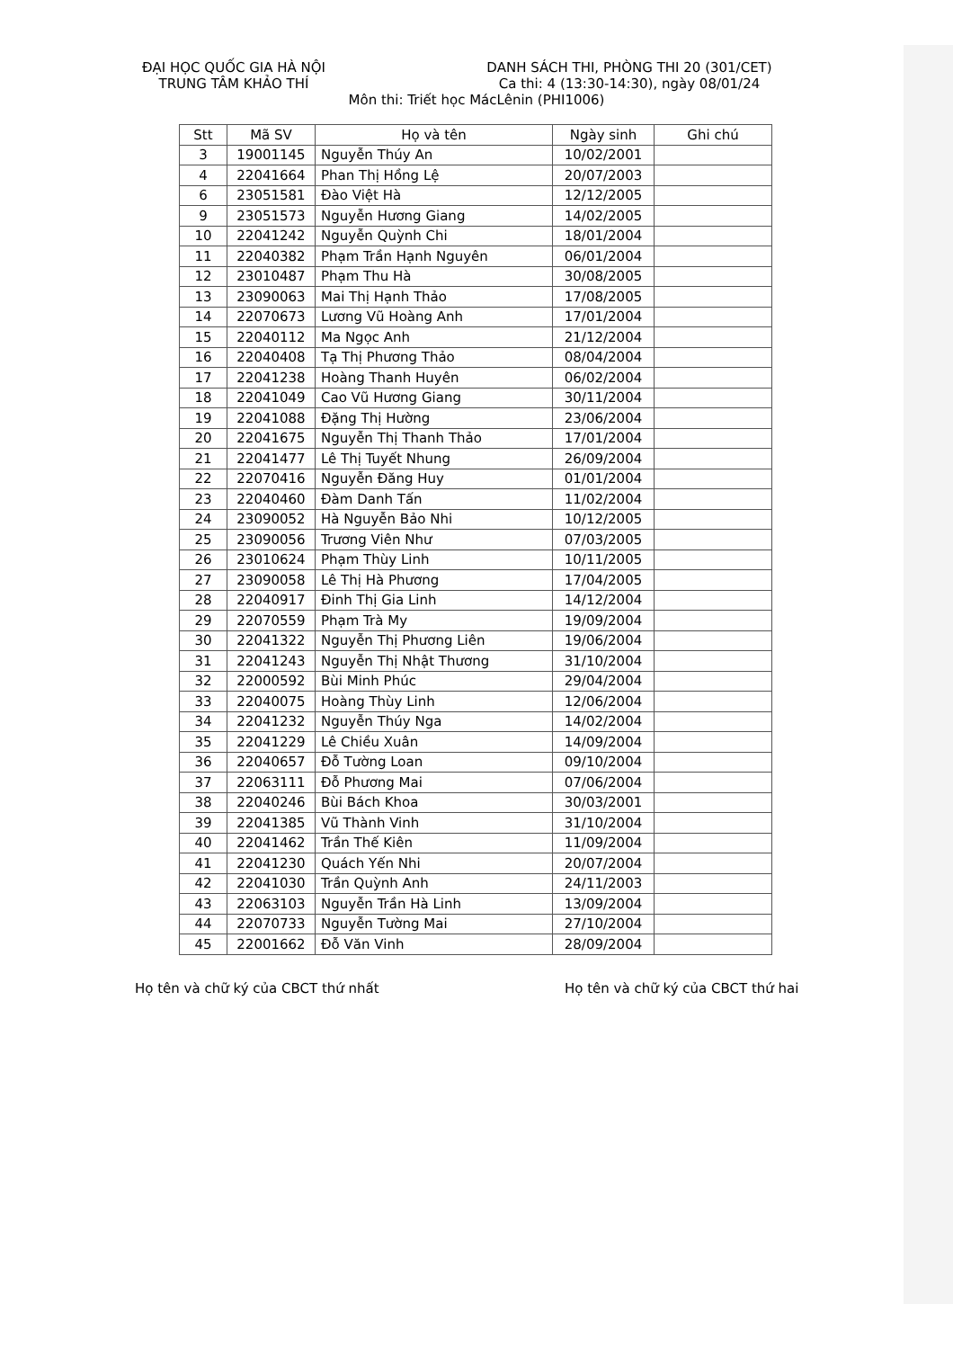ĐẠI HỌC QUỐC GIA HÀ NỘI
TRUNG TÂM KHẢO THÍ
DANH SÁCH THI, PHÒNG THI 20 (301/CET)
Ca thi: 4 (13:30-14:30), ngày 08/01/24
Môn thi: Triết học MácLênin (PHI1006)
| Stt | Mã SV | Họ và tên | Ngày sinh | Ghi chú |
| --- | --- | --- | --- | --- |
| 3 | 19001145 | Nguyễn Thúy An | 10/02/2001 | |
| 4 | 22041664 | Phan Thị Hồng Lệ | 20/07/2003 | |
| 6 | 23051581 | Đào Việt Hà | 12/12/2005 | |
| 9 | 23051573 | Nguyễn Hương Giang | 14/02/2005 | |
| 10 | 22041242 | Nguyễn Quỳnh Chi | 18/01/2004 | |
| 11 | 22040382 | Phạm Trần Hạnh Nguyên | 06/01/2004 | |
| 12 | 23010487 | Phạm Thu Hà | 30/08/2005 | |
| 13 | 23090063 | Mai Thị Hạnh Thảo | 17/08/2005 | |
| 14 | 22070673 | Lương Vũ Hoàng Anh | 17/01/2004 | |
| 15 | 22040112 | Ma Ngọc Anh | 21/12/2004 | |
| 16 | 22040408 | Tạ Thị Phương Thảo | 08/04/2004 | |
| 17 | 22041238 | Hoàng Thanh Huyên | 06/02/2004 | |
| 18 | 22041049 | Cao Vũ Hương Giang | 30/11/2004 | |
| 19 | 22041088 | Đặng Thị Hường | 23/06/2004 | |
| 20 | 22041675 | Nguyễn Thị Thanh Thảo | 17/01/2004 | |
| 21 | 22041477 | Lê Thị Tuyết Nhung | 26/09/2004 | |
| 22 | 22070416 | Nguyễn Đăng Huy | 01/01/2004 | |
| 23 | 22040460 | Đàm Danh Tấn | 11/02/2004 | |
| 24 | 23090052 | Hà Nguyễn Bảo Nhi | 10/12/2005 | |
| 25 | 23090056 | Trương Viên Như | 07/03/2005 | |
| 26 | 23010624 | Phạm Thùy Linh | 10/11/2005 | |
| 27 | 23090058 | Lê Thị Hà Phương | 17/04/2005 | |
| 28 | 22040917 | Đinh Thị Gia Linh | 14/12/2004 | |
| 29 | 22070559 | Phạm Trà My | 19/09/2004 | |
| 30 | 22041322 | Nguyễn Thị Phương Liên | 19/06/2004 | |
| 31 | 22041243 | Nguyễn Thị Nhật Thương | 31/10/2004 | |
| 32 | 22000592 | Bùi Minh Phúc | 29/04/2004 | |
| 33 | 22040075 | Hoàng Thùy Linh | 12/06/2004 | |
| 34 | 22041232 | Nguyễn Thúy Nga | 14/02/2004 | |
| 35 | 22041229 | Lê Chiều Xuân | 14/09/2004 | |
| 36 | 22040657 | Đỗ Tường Loan | 09/10/2004 | |
| 37 | 22063111 | Đỗ Phương Mai | 07/06/2004 | |
| 38 | 22040246 | Bùi Bách Khoa | 30/03/2001 | |
| 39 | 22041385 | Vũ Thành Vinh | 31/10/2004 | |
| 40 | 22041462 | Trần Thế Kiên | 11/09/2004 | |
| 41 | 22041230 | Quách Yến Nhi | 20/07/2004 | |
| 42 | 22041030 | Trần Quỳnh Anh | 24/11/2003 | |
| 43 | 22063103 | Nguyễn Trần Hà Linh | 13/09/2004 | |
| 44 | 22070733 | Nguyễn Tường Mai | 27/10/2004 | |
| 45 | 22001662 | Đỗ Văn Vinh | 28/09/2004 | |
Họ tên và chữ ký của CBCT thứ nhất Họ tên và chữ ký của CBCT thứ hai